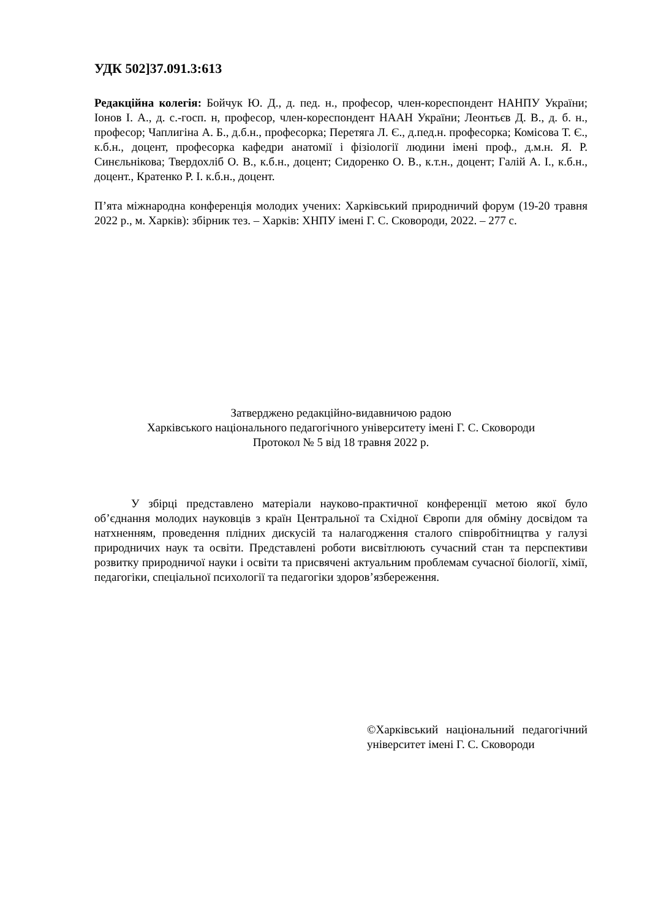УДК 502]37.091.3:613
Редакційна колегія: Бойчук Ю. Д., д. пед. н., професор, член-кореспондент НАНПУ України; Іонов І. А., д. с.-госп. н, професор, член-кореспондент НААН України; Леонтьєв Д. В., д. б. н., професор; Чаплигіна А. Б., д.б.н., професорка; Перетяга Л. Є., д.пед.н. професорка; Комісова Т. Є., к.б.н., доцент, професорка кафедри анатомії і фізіології людини імені проф., д.м.н. Я. Р. Синєльнікова; Твердохліб О. В., к.б.н., доцент; Сидоренко О. В., к.т.н., доцент; Галій А. І., к.б.н., доцент., Кратенко Р. І. к.б.н., доцент.
П’ята міжнародна конференція молодих учених: Харківський природничий форум (19-20 травня 2022 р., м. Харків): збірник тез. – Харків: ХНПУ імені Г. С. Сковороди, 2022. – 277 с.
Затверджено редакційно-видавничою радою
Харківського національного педагогічного університету імені Г. С. Сковороди
Протокол № 5 від 18 травня 2022 р.
У збірці представлено матеріали науково-практичної конференції метою якої було об’єднання молодих науковців з країн Центральної та Східної Європи для обміну досвідом та натхненням, проведення плідних дискусій та налагодження сталого співробітництва у галузі природничих наук та освіти. Представлені роботи висвітлюють сучасний стан та перспективи розвитку природничої науки і освіти та присвячені актуальним проблемам сучасної біології, хімії, педагогіки, спеціальної психології та педагогіки здоров’язбереження.
©Харківський національний педагогічний університет імені Г. С. Сковороди